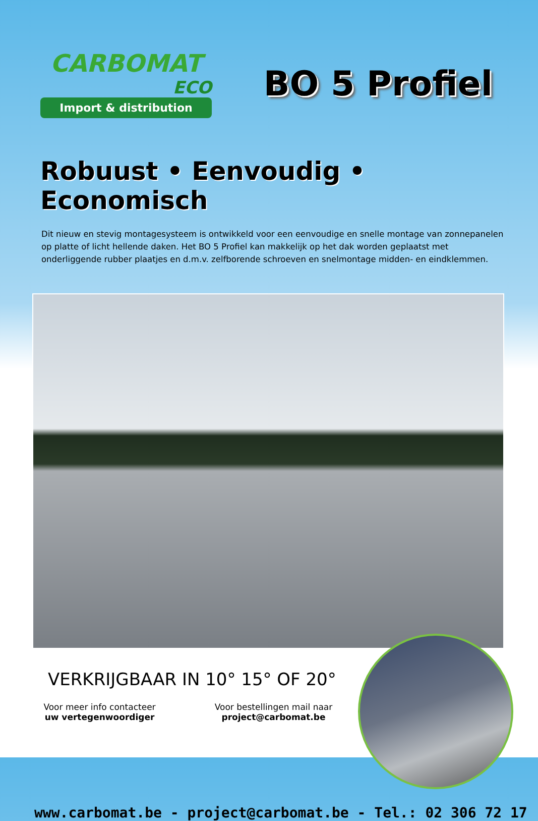CARBOMAT
ECO
Import & distribution
BO 5 Profiel
Robuust • Eenvoudig • Economisch
Dit nieuw en stevig montagesysteem is ontwikkeld voor een eenvoudige en snelle montage van zonnepanelen op platte of licht hellende daken. Het BO 5 Profiel kan makkelijk op het dak worden geplaatst met onderliggende rubber plaatjes en d.m.v. zelfborende schroeven en snelmontage midden- en eindklemmen.
VERKRIJGBAAR IN 10° 15° OF 20°
Voor meer info contacteer
uw vertegenwoordiger
Voor bestellingen mail naar
project@carbomat.be
www.carbomat.be - project@carbomat.be - Tel.: 02 306 72 17